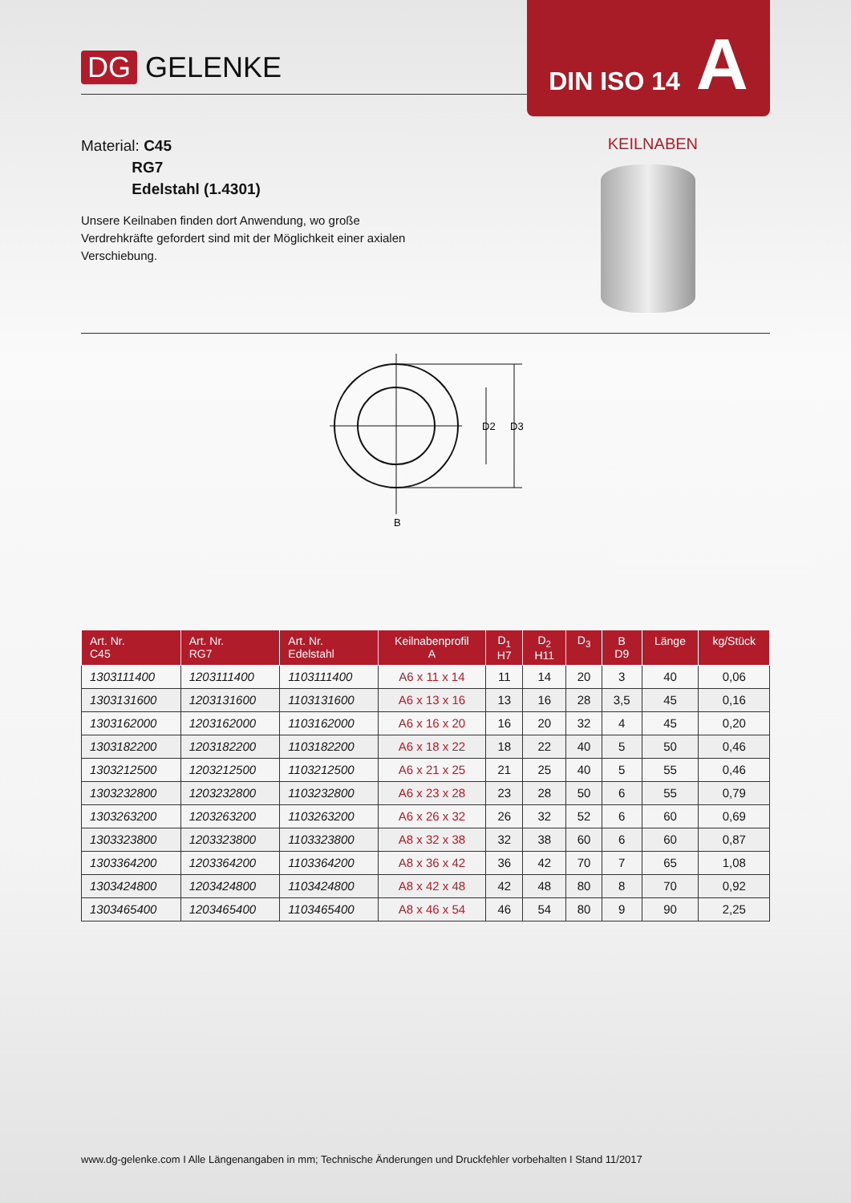DG GELENKE
DIN ISO 14 A
Material: C45
RG7
Edelstahl (1.4301)
KEILNABEN
Unsere Keilnaben finden dort Anwendung, wo große Verdrehkräfte gefordert sind mit der Möglichkeit einer axialen Verschiebung.
D2
D3
B
| Art. Nr. C45 | Art. Nr. RG7 | Art. Nr. Edelstahl | Keilnabenprofil A | D<sub>1</sub> H7 | D<sub>2</sub> H11 | D<sub>3</sub> | B D9 | Länge | kg/Stück |
| --- | --- | --- | --- | --- | --- | --- | --- | --- | --- |
| 1303111400 | 1203111400 | 1103111400 | A6 x 11 x 14 | 11 | 14 | 20 | 3 | 40 | 0,06 |
| 1303131600 | 1203131600 | 1103131600 | A6 x 13 x 16 | 13 | 16 | 28 | 3,5 | 45 | 0,16 |
| 1303162000 | 1203162000 | 1103162000 | A6 x 16 x 20 | 16 | 20 | 32 | 4 | 45 | 0,20 |
| 1303182200 | 1203182200 | 1103182200 | A6 x 18 x 22 | 18 | 22 | 40 | 5 | 50 | 0,46 |
| 1303212500 | 1203212500 | 1103212500 | A6 x 21 x 25 | 21 | 25 | 40 | 5 | 55 | 0,46 |
| 1303232800 | 1203232800 | 1103232800 | A6 x 23 x 28 | 23 | 28 | 50 | 6 | 55 | 0,79 |
| 1303263200 | 1203263200 | 1103263200 | A6 x 26 x 32 | 26 | 32 | 52 | 6 | 60 | 0,69 |
| 1303323800 | 1203323800 | 1103323800 | A8 x 32 x 38 | 32 | 38 | 60 | 6 | 60 | 0,87 |
| 1303364200 | 1203364200 | 1103364200 | A8 x 36 x 42 | 36 | 42 | 70 | 7 | 65 | 1,08 |
| 1303424800 | 1203424800 | 1103424800 | A8 x 42 x 48 | 42 | 48 | 80 | 8 | 70 | 0,92 |
| 1303465400 | 1203465400 | 1103465400 | A8 x 46 x 54 | 46 | 54 | 80 | 9 | 90 | 2,25 |
www.dg-gelenke.com I Alle Längenangaben in mm; Technische Änderungen und Druckfehler vorbehalten I Stand 11/2017